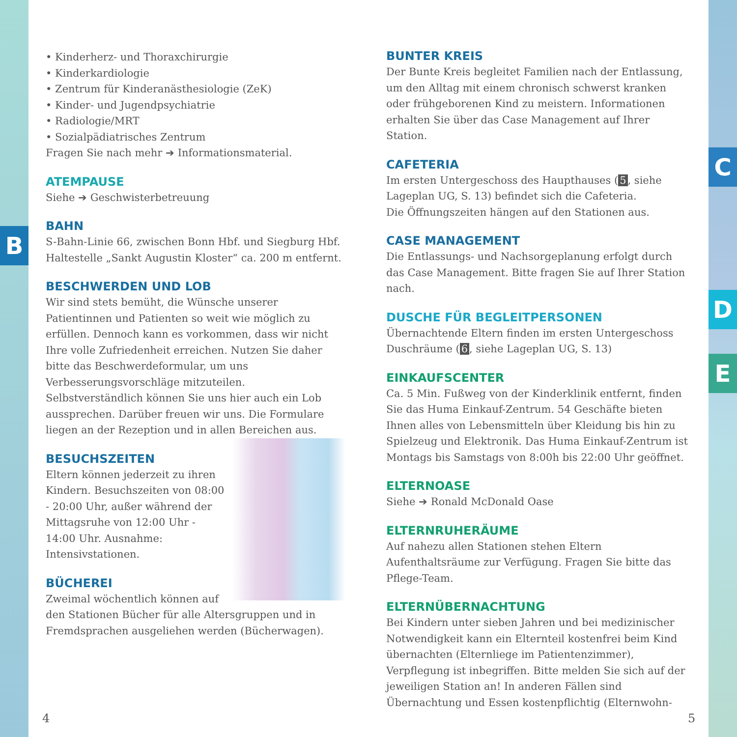B
C
D
E
• Kinderherz- und Thoraxchirurgie
• Kinderkardiologie
• Zentrum für Kinderanästhesiologie (ZeK)
• Kinder- und Jugendpsychiatrie
• Radiologie/MRT
• Sozialpädiatrisches Zentrum
Fragen Sie nach mehr ➔ Informationsmaterial.
ATEMPAUSE
Siehe ➔ Geschwisterbetreuung
BAHN
S-Bahn-Linie 66, zwischen Bonn Hbf. und Siegburg Hbf. Haltestelle „Sankt Augustin Kloster“ ca. 200 m entfernt.
BESCHWERDEN UND LOB
Wir sind stets bemüht, die Wünsche unserer Patientinnen und Patienten so weit wie möglich zu erfüllen. Dennoch kann es vorkommen, dass wir nicht Ihre volle Zufriedenheit erreichen. Nutzen Sie daher bitte das Beschwerdeformular, um uns Verbesserungsvorschläge mitzuteilen. Selbstverständlich können Sie uns hier auch ein Lob aussprechen. Darüber freuen wir uns. Die Formulare liegen an der Rezeption und in allen Bereichen aus.
BESUCHSZEITEN
Eltern können jederzeit zu ihren Kindern. Besuchszeiten von 08:00 - 20:00 Uhr, außer während der Mittagsruhe von 12:00 Uhr - 14:00 Uhr. Ausnahme: Intensivstationen.
BÜCHEREI
Zweimal wöchentlich können auf den Stationen Bücher für alle Altersgruppen und in Fremdsprachen ausgeliehen werden (Bücherwagen).
BUNTER KREIS
Der Bunte Kreis begleitet Familien nach der Entlassung, um den Alltag mit einem chronisch schwerst kranken oder frühgeborenen Kind zu meistern. Informationen erhalten Sie über das Case Management auf Ihrer Station.
CAFETERIA
Im ersten Untergeschoss des Haupthauses (5, siehe Lageplan UG, S. 13) befindet sich die Cafeteria.
Die Öffnungszeiten hängen auf den Stationen aus.
CASE MANAGEMENT
Die Entlassungs- und Nachsorgeplanung erfolgt durch das Case Management. Bitte fragen Sie auf Ihrer Station nach.
DUSCHE FÜR BEGLEITPERSONEN
Übernachtende Eltern finden im ersten Untergeschoss Duschräume (6, siehe Lageplan UG, S. 13)
EINKAUFSCENTER
Ca. 5 Min. Fußweg von der Kinderklinik entfernt, finden Sie das Huma Einkauf-Zentrum. 54 Geschäfte bieten Ihnen alles von Lebensmitteln über Kleidung bis hin zu Spielzeug und Elektronik. Das Huma Einkauf-Zentrum ist Montags bis Samstags von 8:00h bis 22:00 Uhr geöffnet.
ELTERNOASE
Siehe ➔ Ronald McDonald Oase
ELTERNRUHERÄUME
Auf nahezu allen Stationen stehen Eltern Aufenthaltsräume zur Verfügung. Fragen Sie bitte das Pflege-Team.
ELTERNÜBERNACHTUNG
Bei Kindern unter sieben Jahren und bei medizinischer Notwendigkeit kann ein Elternteil kostenfrei beim Kind übernachten (Elternliege im Patientenzimmer), Verpflegung ist inbegriffen. Bitte melden Sie sich auf der jeweiligen Station an! In anderen Fällen sind Übernachtung und Essen kostenpflichtig (Elternwohn-
4 5